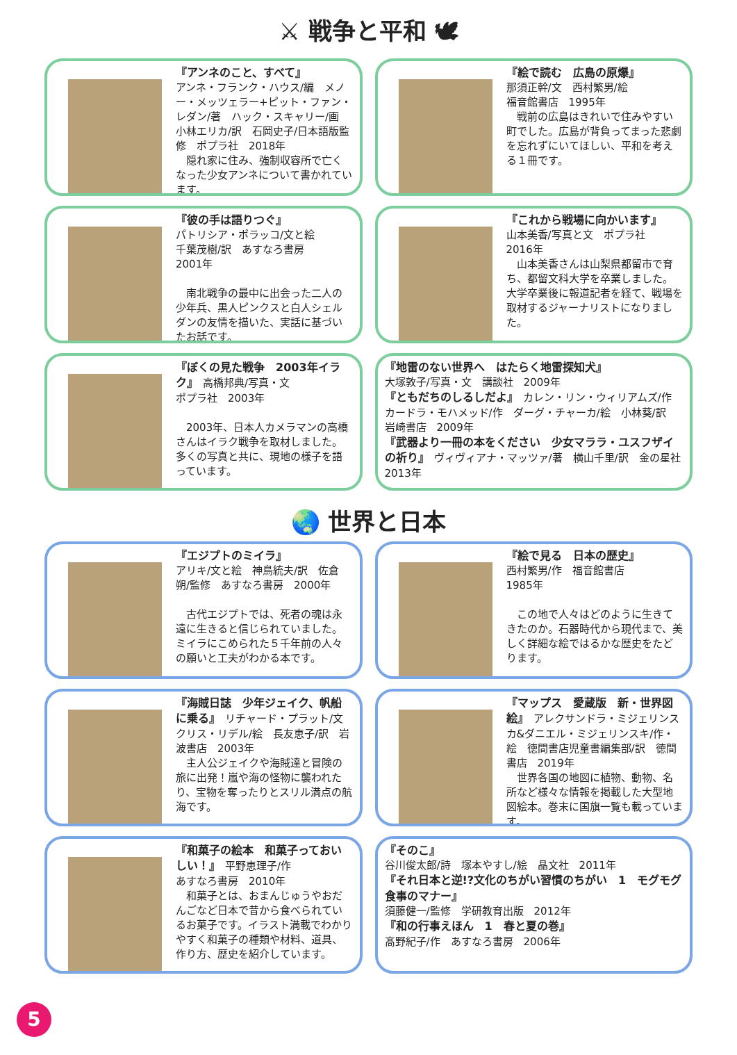⚔ 戦争と平和 🕊
『アンネのこと、すべて』
アンネ・フランク・ハウス/編　メノー・メッツェラー+ピット・ファン・レダン/著　ハック・スキャリー/画　小林エリカ/訳　石岡史子/日本語版監修　ポプラ社　2018年
　隠れ家に住み、強制収容所で亡くなった少女アンネについて書かれています。
『絵で読む　広島の原爆』
那須正幹/文　西村繁男/絵
福音館書店　1995年
　戦前の広島はきれいで住みやすい町でした。広島が背負ってまった悲劇を忘れずにいてほしい、平和を考える１冊です。
『彼の手は語りつぐ』
パトリシア・ポラッコ/文と絵
千葉茂樹/訳　あすなろ書房
2001年
　南北戦争の最中に出会った二人の少年兵、黒人ピンクスと白人シェルダンの友情を描いた、実話に基づいたお話です。
『これから戦場に向かいます』
山本美香/写真と文　ポプラ社
2016年
　山本美香さんは山梨県都留市で育ち、都留文科大学を卒業しました。大学卒業後に報道記者を経て、戦場を取材するジャーナリストになりました。
『ぼくの見た戦争　2003年イラク』　高橋邦典/写真・文
ポプラ社　2003年
　2003年、日本人カメラマンの高橋さんはイラク戦争を取材しました。多くの写真と共に、現地の様子を語っています。
『地雷のない世界へ　はたらく地雷探知犬』
大塚敦子/写真・文　講談社　2009年
『ともだちのしるしだよ』　カレン・リン・ウィリアムズ/作　カードラ・モハメッド/作　ダーグ・チャーカ/絵　小林葵/訳　岩崎書店　2009年
『武器より一冊の本をください　少女マララ・ユスフザイの祈り』　ヴィヴィアナ・マッツァ/著　横山千里/訳　金の星社　2013年
🌏 世界と日本
『エジプトのミイラ』
アリキ/文と絵　神鳥統夫/訳　佐倉朔/監修　あすなろ書房　2000年
　古代エジプトでは、死者の魂は永遠に生きると信じられていました。ミイラにこめられた５千年前の人々の願いと工夫がわかる本です。
『絵で見る　日本の歴史』
西村繁男/作　福音館書店
1985年
　この地で人々はどのように生きてきたのか。石器時代から現代まで、美しく詳細な絵ではるかな歴史をたどります。
『海賊日誌　少年ジェイク、帆船に乗る』　リチャード・プラット/文　クリス・リデル/絵　長友恵子/訳　岩波書店　2003年
　主人公ジェイクや海賊達と冒険の旅に出発！嵐や海の怪物に襲われたり、宝物を奪ったりとスリル満点の航海です。
『マップス　愛蔵版　新・世界図絵』　アレクサンドラ・ミジェリンスカ&ダニエル・ミジェリンスキ/作・絵　徳間書店児童書編集部/訳　徳間書店　2019年
　世界各国の地図に植物、動物、名所など様々な情報を掲載した大型地図絵本。巻末に国旗一覧も載っています。
『和菓子の絵本　和菓子っておいしい！』　平野恵理子/作
あすなろ書房　2010年
　和菓子とは、おまんじゅうやおだんごなど日本で昔から食べられているお菓子です。イラスト満載でわかりやすく和菓子の種類や材料、道具、作り方、歴史を紹介しています。
『そのこ』
谷川俊太郎/詩　塚本やすし/絵　晶文社　2011年
『それ日本と逆!?文化のちがい習慣のちがい　1　モグモグ食事のマナー』
須藤健一/監修　学研教育出版　2012年
『和の行事えほん　1　春と夏の巻』
髙野紀子/作　あすなろ書房　2006年
5